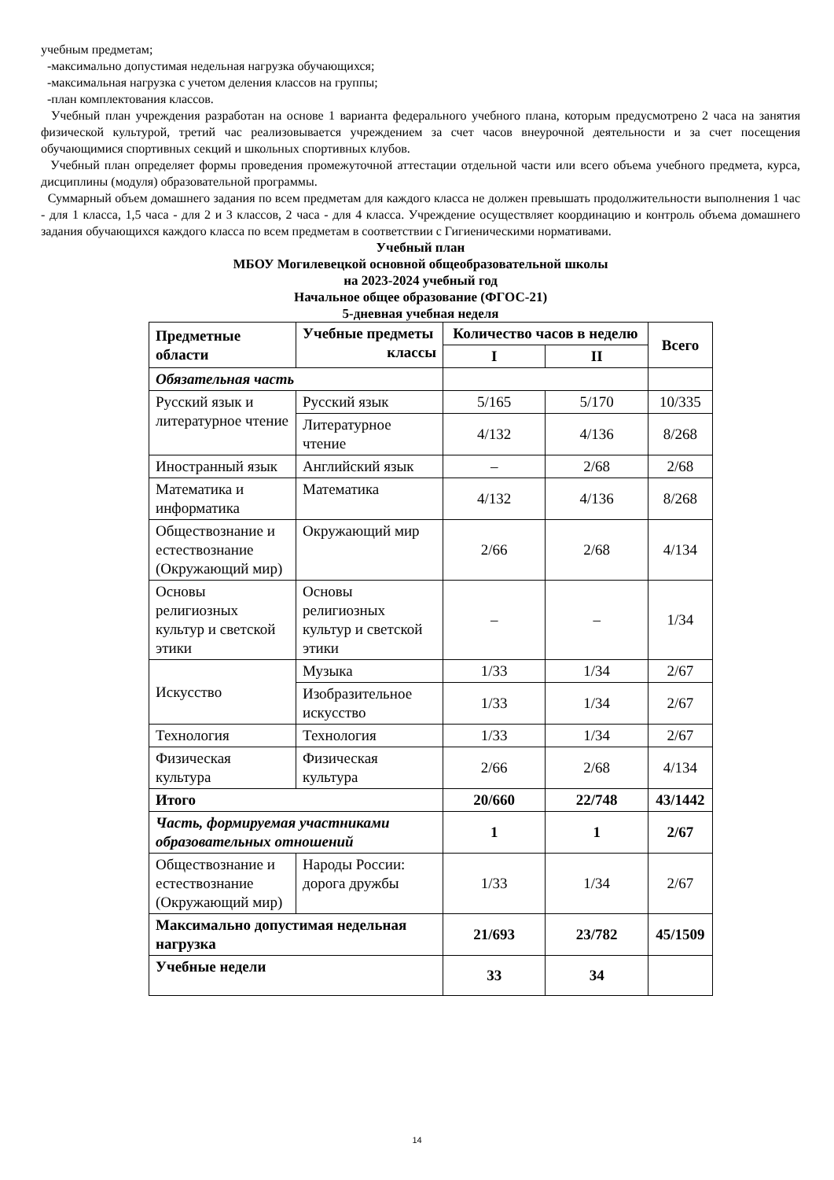учебным предметам;
-максимально допустимая недельная нагрузка обучающихся;
-максимальная нагрузка с учетом деления классов на группы;
-план комплектования классов.
Учебный план учреждения разработан на основе 1 варианта федерального учебного плана, которым предусмотрено 2 часа на занятия физической культурой, третий час реализовывается учреждением за счет часов внеурочной деятельности и за счет посещения обучающимися спортивных секций и школьных спортивных клубов.
Учебный план определяет формы проведения промежуточной аттестации отдельной части или всего объема учебного предмета, курса, дисциплины (модуля) образовательной программы.
Суммарный объем домашнего задания по всем предметам для каждого класса не должен превышать продолжительности выполнения 1 час - для 1 класса, 1,5 часа - для 2 и 3 классов, 2 часа - для 4 класса. Учреждение осуществляет координацию и контроль объема домашнего задания обучающихся каждого класса по всем предметам в соответствии с Гигиеническими нормативами.
Учебный план
МБОУ Могилевецкой основной общеобразовательной школы
на 2023-2024 учебный год
Начальное общее образование (ФГОС-21)
5-дневная учебная неделя
| Предметные области | Учебные предметы классы | Количество часов в неделю | | Всего |
| --- | --- | --- | --- | --- |
| | | I | II | |
| Обязательная часть | | | | |
| Русский язык и литературное чтение | Русский язык | 5/165 | 5/170 | 10/335 |
| | Литературное чтение | 4/132 | 4/136 | 8/268 |
| Иностранный язык | Английский язык | – | 2/68 | 2/68 |
| Математика и информатика | Математика | 4/132 | 4/136 | 8/268 |
| Обществознание и естествознание (Окружающий мир) | Окружающий мир | 2/66 | 2/68 | 4/134 |
| Основы религиозных культур и светской этики | Основы религиозных культур и светской этики | – | – | 1/34 |
| Искусство | Музыка | 1/33 | 1/34 | 2/67 |
| | Изобразительное искусство | 1/33 | 1/34 | 2/67 |
| Технология | Технология | 1/33 | 1/34 | 2/67 |
| Физическая культура | Физическая культура | 2/66 | 2/68 | 4/134 |
| Итого | | 20/660 | 22/748 | 43/1442 |
| Часть, формируемая участниками образовательных отношений | | 1 | 1 | 2/67 |
| Обществознание и естествознание (Окружающий мир) | Народы России: дорога дружбы | 1/33 | 1/34 | 2/67 |
| Максимально допустимая недельная нагрузка | | 21/693 | 23/782 | 45/1509 |
| Учебные недели | | 33 | 34 | |
14